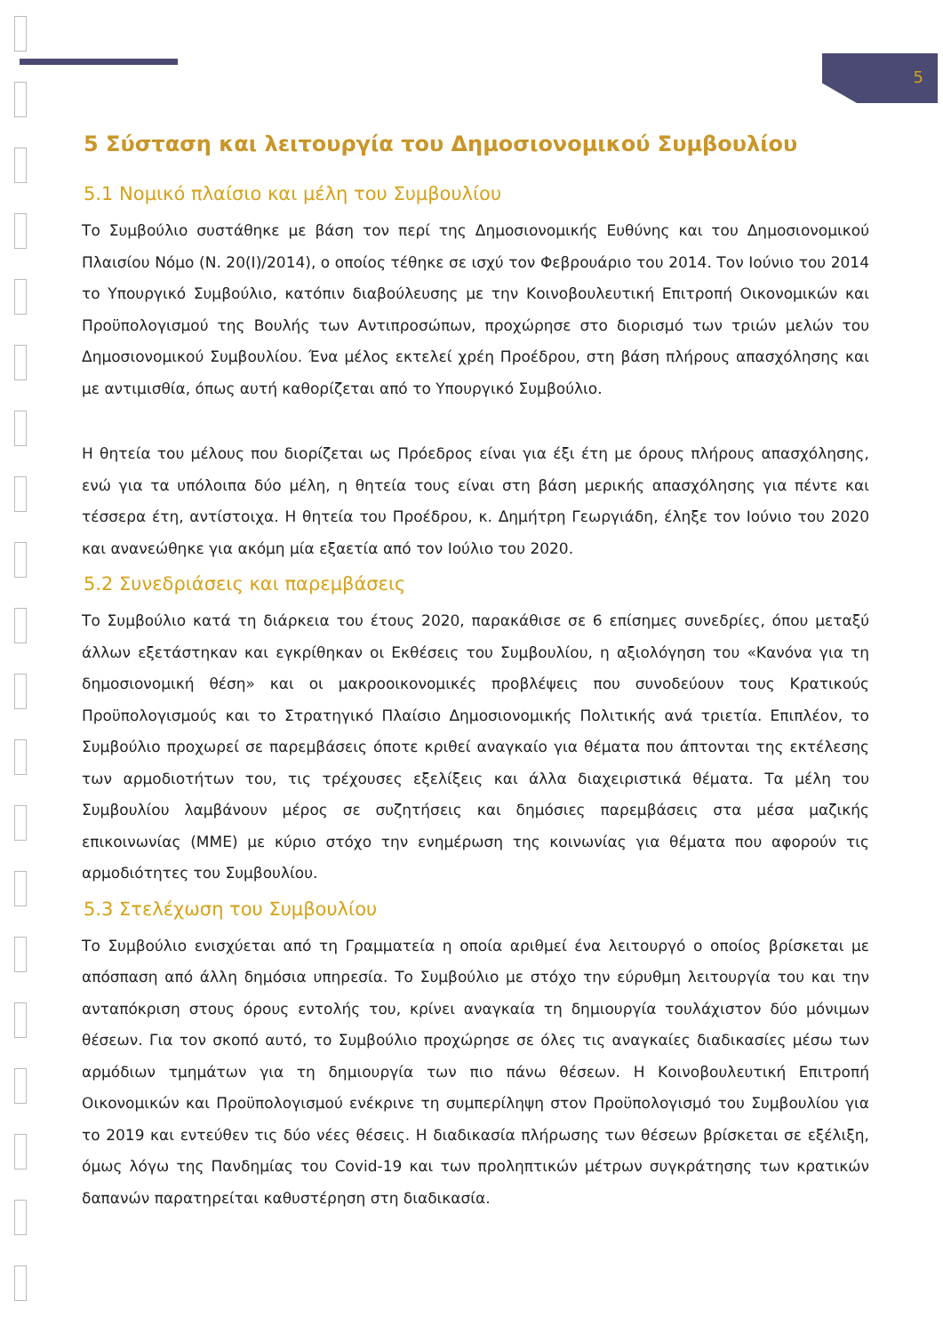5
5 Σύσταση και λειτουργία του Δημοσιονομικού Συμβουλίου
5.1 Νομικό πλαίσιο και μέλη του Συμβουλίου
Το Συμβούλιο συστάθηκε με βάση τον περί της Δημοσιονομικής Ευθύνης και του Δημοσιονομικού Πλαισίου Νόμο (Ν. 20(Ι)/2014), ο οποίος τέθηκε σε ισχύ τον Φεβρουάριο του 2014. Τον Ιούνιο του 2014 το Υπουργικό Συμβούλιο, κατόπιν διαβούλευσης με την Κοινοβουλευτική Επιτροπή Οικονομικών και Προϋπολογισμού της Βουλής των Αντιπροσώπων, προχώρησε στο διορισμό των τριών μελών του Δημοσιονομικού Συμβουλίου. Ένα μέλος εκτελεί χρέη Προέδρου, στη βάση πλήρους απασχόλησης και με αντιμισθία, όπως αυτή καθορίζεται από το Υπουργικό Συμβούλιο.
Η θητεία του μέλους που διορίζεται ως Πρόεδρος είναι για έξι έτη με όρους πλήρους απασχόλησης, ενώ για τα υπόλοιπα δύο μέλη, η θητεία τους είναι στη βάση μερικής απασχόλησης για πέντε και τέσσερα έτη, αντίστοιχα. Η θητεία του Προέδρου, κ. Δημήτρη Γεωργιάδη, έληξε τον Ιούνιο του 2020 και ανανεώθηκε για ακόμη μία εξαετία από τον Ιούλιο του 2020.
5.2 Συνεδριάσεις και παρεμβάσεις
Το Συμβούλιο κατά τη διάρκεια του έτους 2020, παρακάθισε σε 6 επίσημες συνεδρίες, όπου μεταξύ άλλων εξετάστηκαν και εγκρίθηκαν οι Εκθέσεις του Συμβουλίου, η αξιολόγηση του «Κανόνα για τη δημοσιονομική θέση» και οι μακροοικονομικές προβλέψεις που συνοδεύουν τους Κρατικούς Προϋπολογισμούς και το Στρατηγικό Πλαίσιο Δημοσιονομικής Πολιτικής ανά τριετία. Επιπλέον, το Συμβούλιο προχωρεί σε παρεμβάσεις όποτε κριθεί αναγκαίο για θέματα που άπτονται της εκτέλεσης των αρμοδιοτήτων του, τις τρέχουσες εξελίξεις και άλλα διαχειριστικά θέματα. Τα μέλη του Συμβουλίου λαμβάνουν μέρος σε συζητήσεις και δημόσιες παρεμβάσεις στα μέσα μαζικής επικοινωνίας (ΜΜΕ) με κύριο στόχο την ενημέρωση της κοινωνίας για θέματα που αφορούν τις αρμοδιότητες του Συμβουλίου.
5.3 Στελέχωση του Συμβουλίου
Το Συμβούλιο ενισχύεται από τη Γραμματεία η οποία αριθμεί ένα λειτουργό ο οποίος βρίσκεται με απόσπαση από άλλη δημόσια υπηρεσία. Το Συμβούλιο με στόχο την εύρυθμη λειτουργία του και την ανταπόκριση στους όρους εντολής του, κρίνει αναγκαία τη δημιουργία τουλάχιστον δύο μόνιμων θέσεων. Για τον σκοπό αυτό, το Συμβούλιο προχώρησε σε όλες τις αναγκαίες διαδικασίες μέσω των αρμόδιων τμημάτων για τη δημιουργία των πιο πάνω θέσεων. Η Κοινοβουλευτική Επιτροπή Οικονομικών και Προϋπολογισμού ενέκρινε τη συμπερίληψη στον Προϋπολογισμό του Συμβουλίου για το 2019 και εντεύθεν τις δύο νέες θέσεις. Η διαδικασία πλήρωσης των θέσεων βρίσκεται σε εξέλιξη, όμως λόγω της Πανδημίας του Covid-19 και των προληπτικών μέτρων συγκράτησης των κρατικών δαπανών παρατηρείται καθυστέρηση στη διαδικασία.